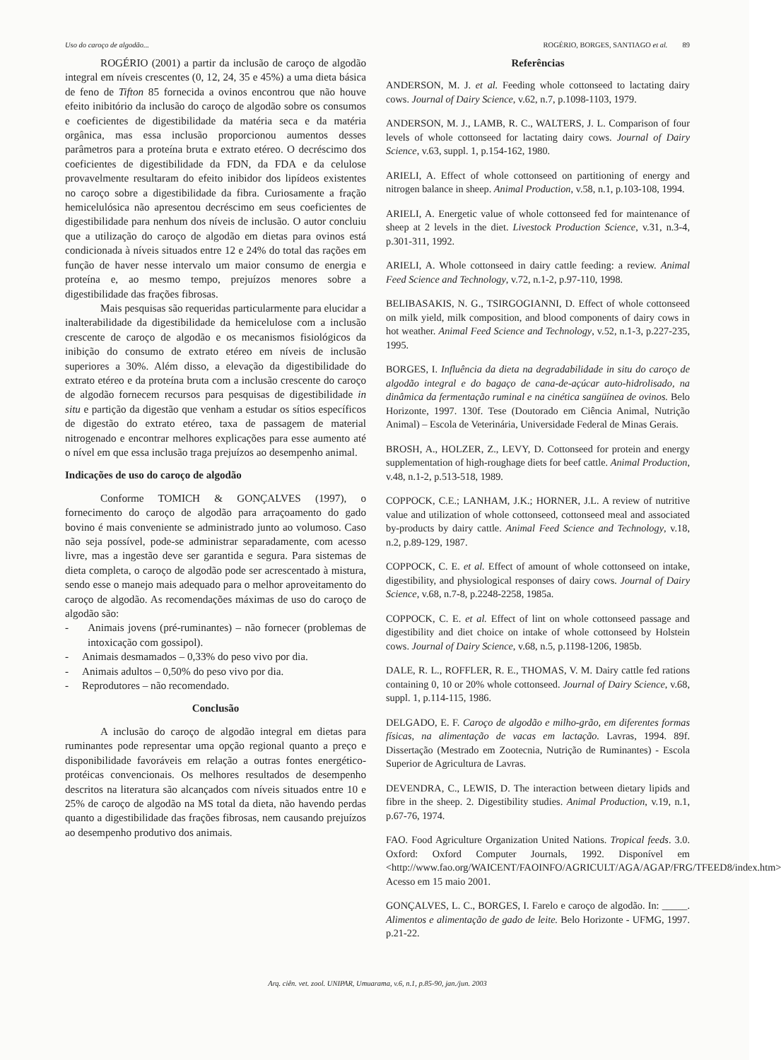Uso do caroço de algodão... ROGÉRIO, BORGES, SANTIAGO et al. 89
ROGÉRIO (2001) a partir da inclusão de caroço de algodão integral em níveis crescentes (0, 12, 24, 35 e 45%) a uma dieta básica de feno de Tifton 85 fornecida a ovinos encontrou que não houve efeito inibitório da inclusão do caroço de algodão sobre os consumos e coeficientes de digestibilidade da matéria seca e da matéria orgânica, mas essa inclusão proporcionou aumentos desses parâmetros para a proteína bruta e extrato etéreo. O decréscimo dos coeficientes de digestibilidade da FDN, da FDA e da celulose provavelmente resultaram do efeito inibidor dos lipídeos existentes no caroço sobre a digestibilidade da fibra. Curiosamente a fração hemicelulósica não apresentou decréscimo em seus coeficientes de digestibilidade para nenhum dos níveis de inclusão. O autor concluiu que a utilização do caroço de algodão em dietas para ovinos está condicionada à níveis situados entre 12 e 24% do total das rações em função de haver nesse intervalo um maior consumo de energia e proteína e, ao mesmo tempo, prejuízos menores sobre a digestibilidade das frações fibrosas.
Mais pesquisas são requeridas particularmente para elucidar a inalterabilidade da digestibilidade da hemicelulose com a inclusão crescente de caroço de algodão e os mecanismos fisiológicos da inibição do consumo de extrato etéreo em níveis de inclusão superiores a 30%. Além disso, a elevação da digestibilidade do extrato etéreo e da proteína bruta com a inclusão crescente do caroço de algodão fornecem recursos para pesquisas de digestibilidade in situ e partição da digestão que venham a estudar os sítios específicos de digestão do extrato etéreo, taxa de passagem de material nitrogenado e encontrar melhores explicações para esse aumento até o nível em que essa inclusão traga prejuízos ao desempenho animal.
Indicações de uso do caroço de algodão
Conforme TOMICH & GONÇALVES (1997), o fornecimento do caroço de algodão para arraçoamento do gado bovino é mais conveniente se administrado junto ao volumoso. Caso não seja possível, pode-se administrar separadamente, com acesso livre, mas a ingestão deve ser garantida e segura. Para sistemas de dieta completa, o caroço de algodão pode ser acrescentado à mistura, sendo esse o manejo mais adequado para o melhor aproveitamento do caroço de algodão. As recomendações máximas de uso do caroço de algodão são:
- Animais jovens (pré-ruminantes) – não fornecer (problemas de intoxicação com gossipol).
- Animais desmamados – 0,33% do peso vivo por dia.
- Animais adultos – 0,50% do peso vivo por dia.
- Reprodutores – não recomendado.
Conclusão
A inclusão do caroço de algodão integral em dietas para ruminantes pode representar uma opção regional quanto a preço e disponibilidade favoráveis em relação a outras fontes energético-protéicas convencionais. Os melhores resultados de desempenho descritos na literatura são alcançados com níveis situados entre 10 e 25% de caroço de algodão na MS total da dieta, não havendo perdas quanto a digestibilidade das frações fibrosas, nem causando prejuízos ao desempenho produtivo dos animais.
Referências
ANDERSON, M. J. et al. Feeding whole cottonseed to lactating dairy cows. Journal of Dairy Science, v.62, n.7, p.1098-1103, 1979.
ANDERSON, M. J., LAMB, R. C., WALTERS, J. L. Comparison of four levels of whole cottonseed for lactating dairy cows. Journal of Dairy Science, v.63, suppl. 1, p.154-162, 1980.
ARIELI, A. Effect of whole cottonseed on partitioning of energy and nitrogen balance in sheep. Animal Production, v.58, n.1, p.103-108, 1994.
ARIELI, A. Energetic value of whole cottonseed fed for maintenance of sheep at 2 levels in the diet. Livestock Production Science, v.31, n.3-4, p.301-311, 1992.
ARIELI, A. Whole cottonseed in dairy cattle feeding: a review. Animal Feed Science and Technology, v.72, n.1-2, p.97-110, 1998.
BELIBASAKIS, N. G., TSIRGOGIANNI, D. Effect of whole cottonseed on milk yield, milk composition, and blood components of dairy cows in hot weather. Animal Feed Science and Technology, v.52, n.1-3, p.227-235, 1995.
BORGES, I. Influência da dieta na degradabilidade in situ do caroço de algodão integral e do bagaço de cana-de-açúcar auto-hidrolisado, na dinâmica da fermentação ruminal e na cinética sangüínea de ovinos. Belo Horizonte, 1997. 130f. Tese (Doutorado em Ciência Animal, Nutrição Animal) – Escola de Veterinária, Universidade Federal de Minas Gerais.
BROSH, A., HOLZER, Z., LEVY, D. Cottonseed for protein and energy supplementation of high-roughage diets for beef cattle. Animal Production, v.48, n.1-2, p.513-518, 1989.
COPPOCK, C.E.; LANHAM, J.K.; HORNER, J.L. A review of nutritive value and utilization of whole cottonseed, cottonseed meal and associated by-products by dairy cattle. Animal Feed Science and Technology, v.18, n.2, p.89-129, 1987.
COPPOCK, C. E. et al. Effect of amount of whole cottonseed on intake, digestibility, and physiological responses of dairy cows. Journal of Dairy Science, v.68, n.7-8, p.2248-2258, 1985a.
COPPOCK, C. E. et al. Effect of lint on whole cottonseed passage and digestibility and diet choice on intake of whole cottonseed by Holstein cows. Journal of Dairy Science, v.68, n.5, p.1198-1206, 1985b.
DALE, R. L., ROFFLER, R. E., THOMAS, V. M. Dairy cattle fed rations containing 0, 10 or 20% whole cottonseed. Journal of Dairy Science, v.68, suppl. 1, p.114-115, 1986.
DELGADO, E. F. Caroço de algodão e milho-grão, em diferentes formas físicas, na alimentação de vacas em lactação. Lavras, 1994. 89f. Dissertação (Mestrado em Zootecnia, Nutrição de Ruminantes) - Escola Superior de Agricultura de Lavras.
DEVENDRA, C., LEWIS, D. The interaction between dietary lipids and fibre in the sheep. 2. Digestibility studies. Animal Production, v.19, n.1, p.67-76, 1974.
FAO. Food Agriculture Organization United Nations. Tropical feeds. 3.0. Oxford: Oxford Computer Journals, 1992. Disponível em <http://www.fao.org/WAICENT/FAOINFO/AGRICULT/AGA/AGAP/FRG/TFEED8/index.htm> Acesso em 15 maio 2001.
GONÇALVES, L. C., BORGES, I. Farelo e caroço de algodão. In: _____. Alimentos e alimentação de gado de leite. Belo Horizonte - UFMG, 1997. p.21-22.
Arq. ciên. vet. zool. UNIPAR, Umuarama, v.6, n.1, p.85-90, jan./jun. 2003